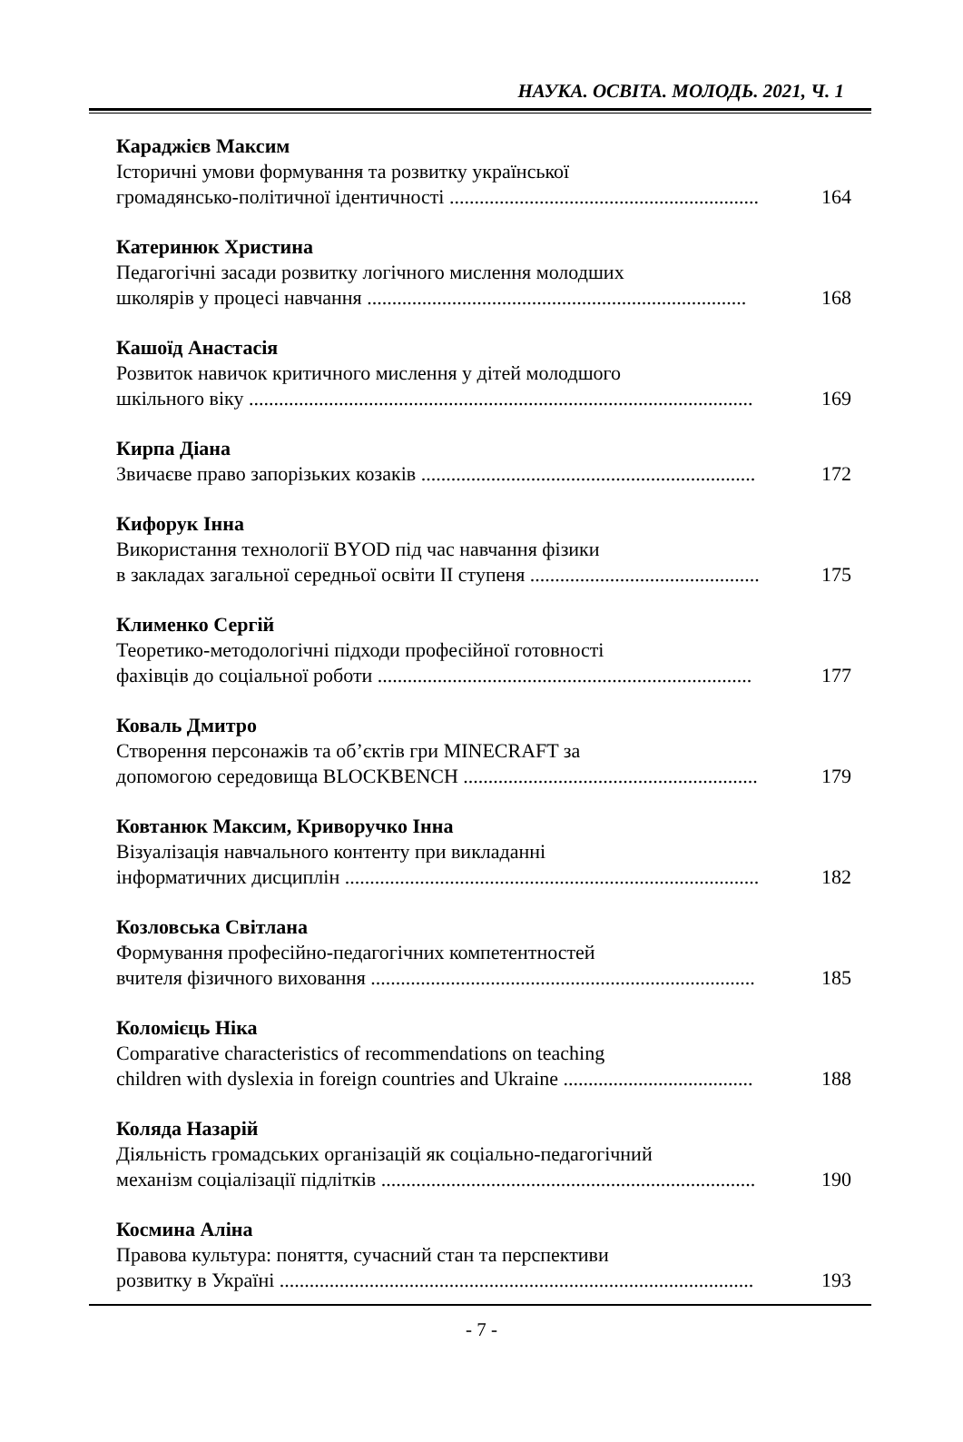НАУКА. ОСВІТА. МОЛОДЬ. 2021, Ч. 1
Караджієв Максим
Історичні умови формування та розвитку української
громадянсько-політичної ідентичності .............................................................. 164
Катеринюк Христина
Педагогічні засади розвитку логічного мислення молодших
школярів у процесі навчання ............................................................................ 168
Кашоїд Анастасія
Розвиток навичок критичного мислення у дітей молодшого
шкільного віку ..................................................................................................... 169
Кирпа Діана
Звичаєве право запорізьких козаків ................................................................... 172
Кифорук Інна
Використання технології BYOD під час навчання фізики
в закладах загальної середньої освіти ІІ ступеня .............................................. 175
Клименко Сергій
Теоретико-методологічні підходи професійної готовності
фахівців до соціальної роботи ........................................................................... 177
Коваль Дмитро
Створення персонажів та об’єктів гри MINECRAFT за
допомогою середовища BLOCKBENCH ........................................................... 179
Ковтанюк Максим, Криворучко Інна
Візуалізація навчального контенту при викладанні
інформатичних дисциплін ................................................................................... 182
Козловська Світлана
Формування професійно-педагогічних компетентностей
вчителя фізичного виховання ............................................................................. 185
Коломієць Ніка
Comparative characteristics of recommendations on teaching
children with dyslexia in foreign countries and Ukraine ...................................... 188
Коляда Назарій
Діяльність громадських організацій як соціально-педагогічний
механізм соціалізації підлітків ........................................................................... 190
Космина Аліна
Правова культура: поняття, сучасний стан та перспективи
розвитку в Україні ............................................................................................... 193
- 7 -